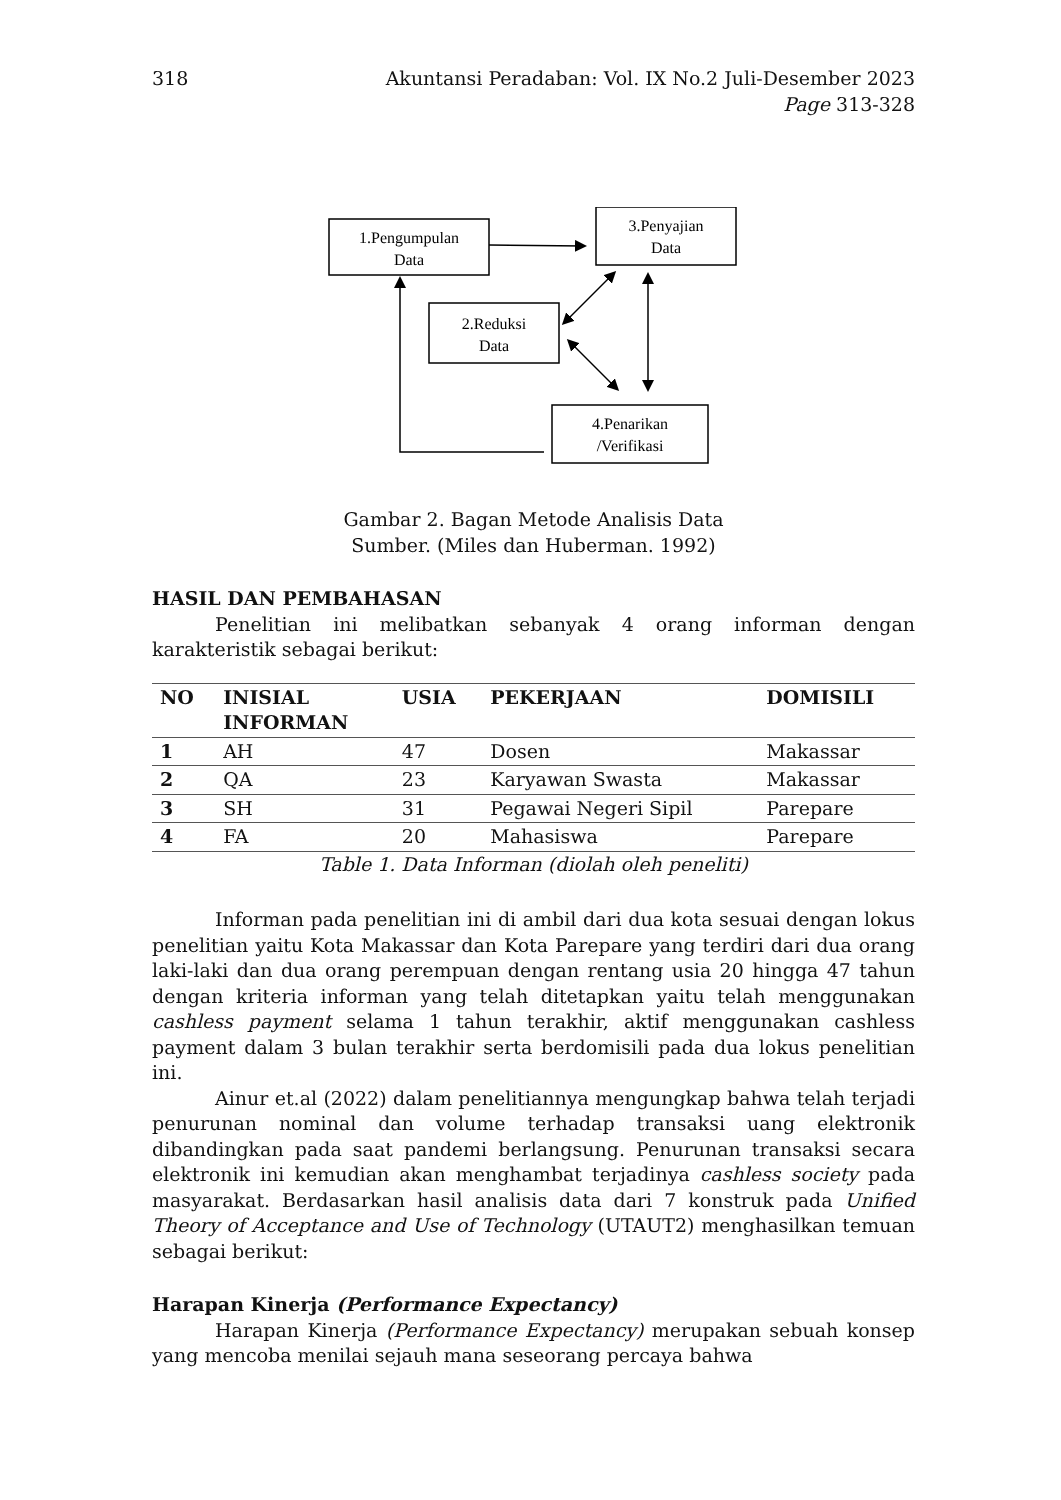318 Akuntansi Peradaban: Vol. IX No.2 Juli-Desember 2023
Page 313-328
1.Pengumpulan
Data
3.Penyajian
Data
2.Reduksi
Data
4.Penarikan
/Verifikasi
Gambar 2. Bagan Metode Analisis Data
Sumber. (Miles dan Huberman. 1992)
HASIL DAN PEMBAHASAN
Penelitian ini melibatkan sebanyak 4 orang informan dengan karakteristik sebagai berikut:
| NO | INISIAL INFORMAN | USIA | PEKERJAAN | DOMISILI |
| --- | --- | --- | --- | --- |
| 1 | AH | 47 | Dosen | Makassar |
| 2 | QA | 23 | Karyawan Swasta | Makassar |
| 3 | SH | 31 | Pegawai Negeri Sipil | Parepare |
| 4 | FA | 20 | Mahasiswa | Parepare |
Table 1. Data Informan (diolah oleh peneliti)
Informan pada penelitian ini di ambil dari dua kota sesuai dengan lokus penelitian yaitu Kota Makassar dan Kota Parepare yang terdiri dari dua orang laki-laki dan dua orang perempuan dengan rentang usia 20 hingga 47 tahun dengan kriteria informan yang telah ditetapkan yaitu telah menggunakan cashless payment selama 1 tahun terakhir, aktif menggunakan cashless payment dalam 3 bulan terakhir serta berdomisili pada dua lokus penelitian ini.
Ainur et.al (2022) dalam penelitiannya mengungkap bahwa telah terjadi penurunan nominal dan volume terhadap transaksi uang elektronik dibandingkan pada saat pandemi berlangsung. Penurunan transaksi secara elektronik ini kemudian akan menghambat terjadinya cashless society pada masyarakat. Berdasarkan hasil analisis data dari 7 konstruk pada Unified Theory of Acceptance and Use of Technology (UTAUT2) menghasilkan temuan sebagai berikut:
Harapan Kinerja (Performance Expectancy)
Harapan Kinerja (Performance Expectancy) merupakan sebuah konsep yang mencoba menilai sejauh mana seseorang percaya bahwa